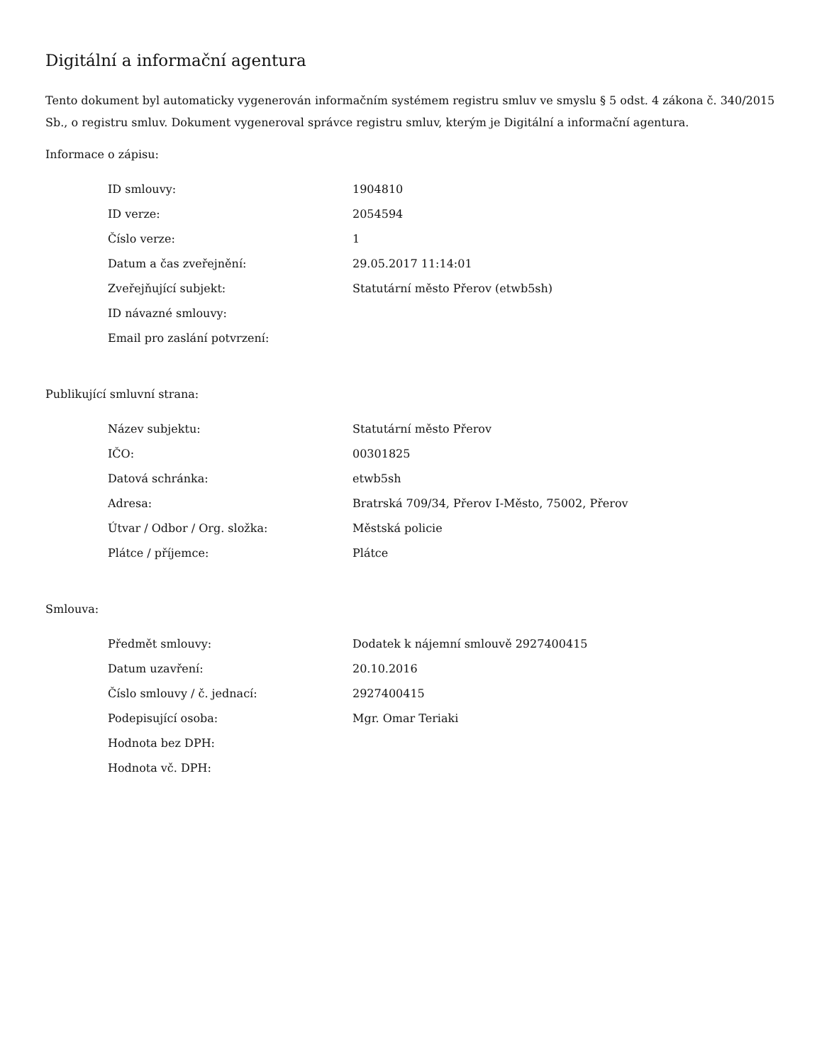Digitální a informační agentura
Tento dokument byl automaticky vygenerován informačním systémem registru smluv ve smyslu § 5 odst. 4 zákona č. 340/2015 Sb., o registru smluv. Dokument vygeneroval správce registru smluv, kterým je Digitální a informační agentura.
Informace o zápisu:
| ID smlouvy: | 1904810 |
| ID verze: | 2054594 |
| Číslo verze: | 1 |
| Datum a čas zveřejnění: | 29.05.2017 11:14:01 |
| Zveřejňující subjekt: | Statutární město Přerov (etwb5sh) |
| ID návazné smlouvy: | |
| Email pro zaslání potvrzení: | |
Publikující smluvní strana:
| Název subjektu: | Statutární město Přerov |
| IČO: | 00301825 |
| Datová schránka: | etwb5sh |
| Adresa: | Bratrská 709/34, Přerov I-Město, 75002, Přerov |
| Útvar / Odbor / Org. složka: | Městská policie |
| Plátce / příjemce: | Plátce |
Smlouva:
| Předmět smlouvy: | Dodatek k nájemní smlouvě 2927400415 |
| Datum uzavření: | 20.10.2016 |
| Číslo smlouvy / č. jednací: | 2927400415 |
| Podepisující osoba: | Mgr. Omar Teriaki |
| Hodnota bez DPH: | |
| Hodnota vč. DPH: | |